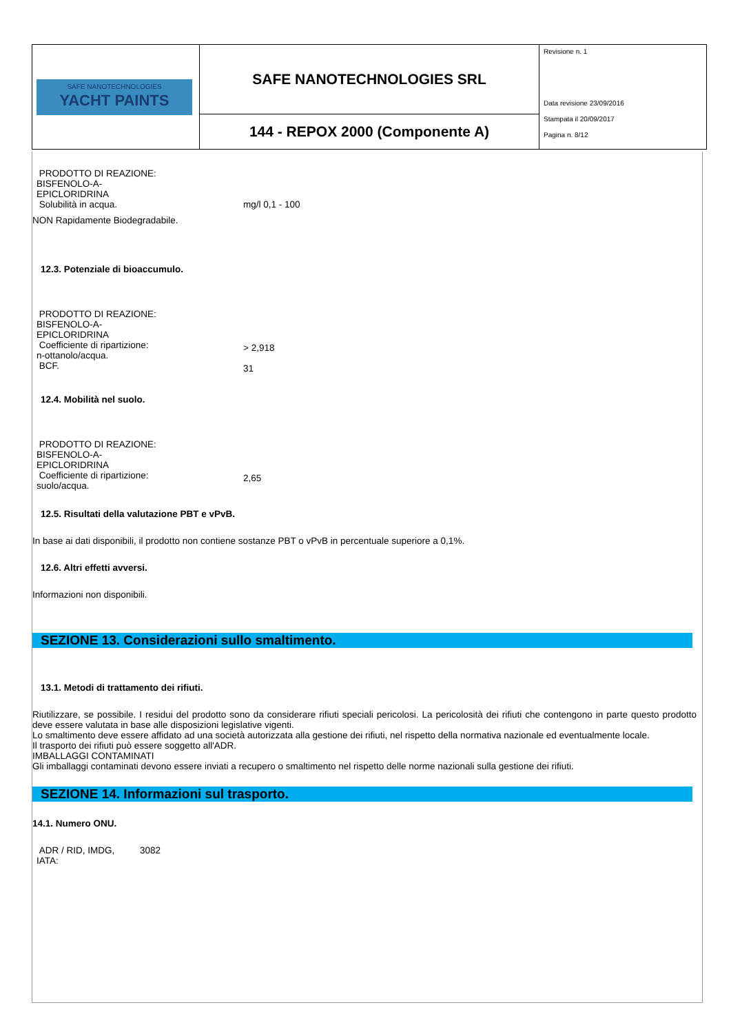| SAFE NANOTECHNOLOGIES YACHT PAINTS | SAFE NANOTECHNOLOGIES SRL | Revisione n. 1 Data revisione 23/09/2016 Stampata il 20/09/2017 Pagina n. 8/12 |
| | 144 - REPOX 2000 (Componente A) | |
PRODOTTO DI REAZIONE:
BISFENOLO-A-
EPICLORIDRINA
Solubilità in acqua.
mg/l 0,1 - 100
NON Rapidamente Biodegradabile.
12.3. Potenziale di bioaccumulo.
PRODOTTO DI REAZIONE:
BISFENOLO-A-
EPICLORIDRINA
Coefficiente di ripartizione:
n-ottanolo/acqua.
BCF.
> 2,918
31
12.4. Mobilità nel suolo.
PRODOTTO DI REAZIONE:
BISFENOLO-A-
EPICLORIDRINA
Coefficiente di ripartizione:
suolo/acqua.
2,65
12.5. Risultati della valutazione PBT e vPvB.
In base ai dati disponibili, il prodotto non contiene sostanze PBT o vPvB in percentuale superiore a 0,1%.
12.6. Altri effetti avversi.
Informazioni non disponibili.
SEZIONE 13. Considerazioni sullo smaltimento.
13.1. Metodi di trattamento dei rifiuti.
Riutilizzare, se possibile. I residui del prodotto sono da considerare rifiuti speciali pericolosi. La pericolosità dei rifiuti che contengono in parte questo prodotto deve essere valutata in base alle disposizioni legislative vigenti.
Lo smaltimento deve essere affidato ad una società autorizzata alla gestione dei rifiuti, nel rispetto della normativa nazionale ed eventualmente locale.
Il trasporto dei rifiuti può essere soggetto all'ADR.
IMBALLAGGI CONTAMINATI
Gli imballaggi contaminati devono essere inviati a recupero o smaltimento nel rispetto delle norme nazionali sulla gestione dei rifiuti.
SEZIONE 14. Informazioni sul trasporto.
14.1. Numero ONU.
ADR / RID, IMDG,
IATA:
3082